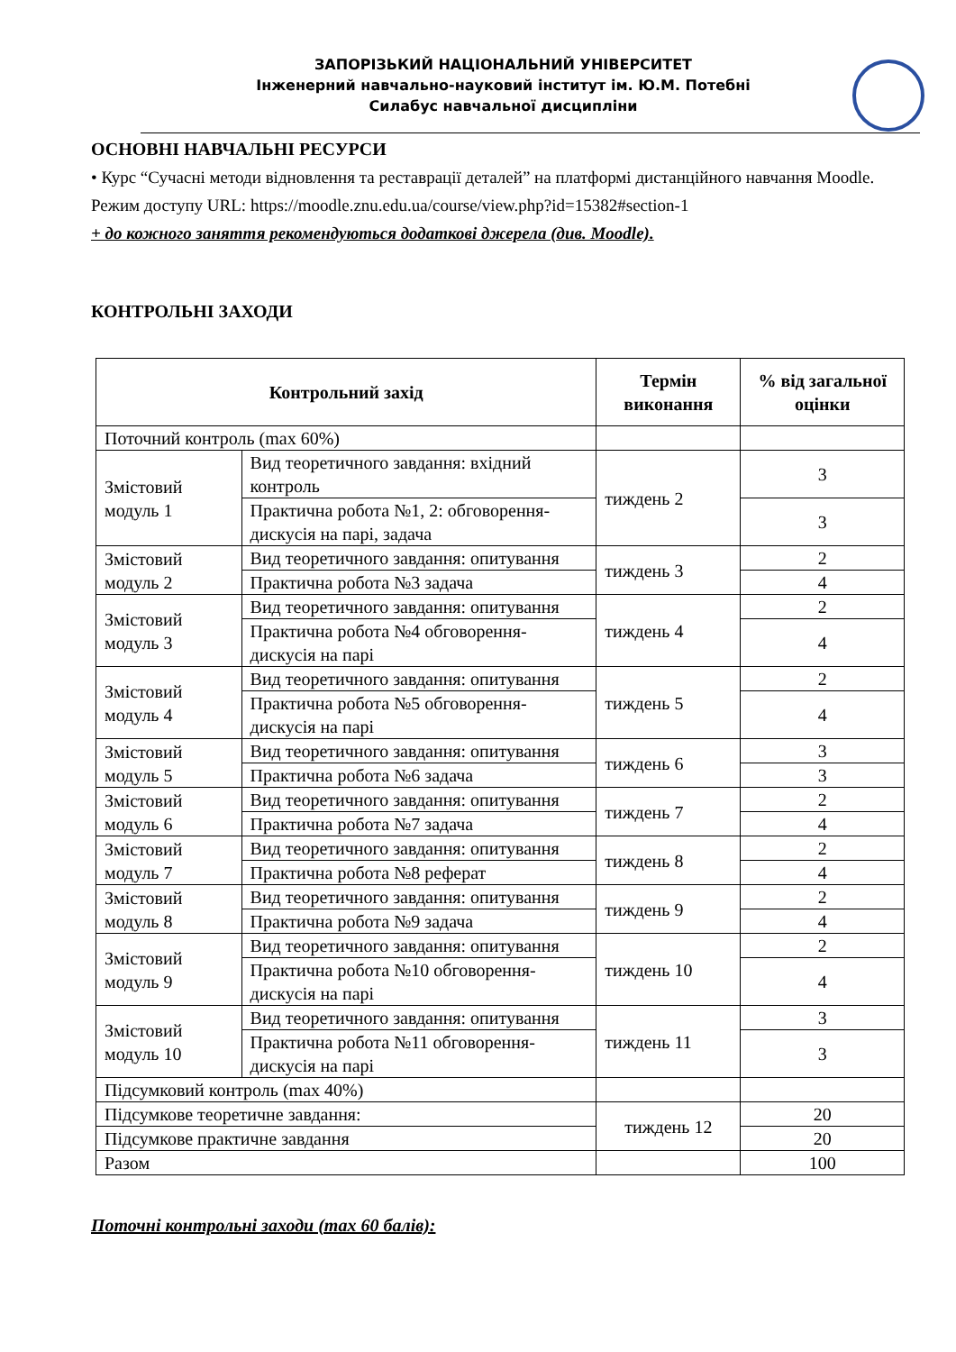ЗАПОРІЗЬКИЙ НАЦІОНАЛЬНИЙ УНІВЕРСИТЕТ
Інженерний навчально-науковий інститут ім. Ю.М. Потебні
Силабус навчальної дисципліни
ОСНОВНІ НАВЧАЛЬНІ РЕСУРСИ
• Курс “Сучасні методи відновлення та реставрації деталей” на платформі дистанційного навчання Moodle. Режим доступу URL: https://moodle.znu.edu.ua/course/view.php?id=15382#section-1
+ до кожного заняття рекомендуються додаткові джерела (див. Moodle).
КОНТРОЛЬНІ ЗАХОДИ
| Контрольний захід | | Термін виконання | % від загальної оцінки |
| --- | --- | --- | --- |
| Поточний контроль (max 60%) | | | |
| Змістовий модуль 1 | Вид теоретичного завдання: вхідний контроль | тиждень 2 | 3 |
| | Практична робота №1, 2: обговорення-дискусія на парі, задача | | 3 |
| Змістовий модуль 2 | Вид теоретичного завдання: опитування | тиждень 3 | 2 |
| | Практична робота №3 задача | | 4 |
| Змістовий модуль 3 | Вид теоретичного завдання: опитування | тиждень 4 | 2 |
| | Практична робота №4 обговорення-дискусія на парі | | 4 |
| Змістовий модуль 4 | Вид теоретичного завдання: опитування | тиждень 5 | 2 |
| | Практична робота №5 обговорення-дискусія на парі | | 4 |
| Змістовий модуль 5 | Вид теоретичного завдання: опитування | тиждень 6 | 3 |
| | Практична робота №6 задача | | 3 |
| Змістовий модуль 6 | Вид теоретичного завдання: опитування | тиждень 7 | 2 |
| | Практична робота №7 задача | | 4 |
| Змістовий модуль 7 | Вид теоретичного завдання: опитування | тиждень 8 | 2 |
| | Практична робота №8 реферат | | 4 |
| Змістовий модуль 8 | Вид теоретичного завдання: опитування | тиждень 9 | 2 |
| | Практична робота №9 задача | | 4 |
| Змістовий модуль 9 | Вид теоретичного завдання: опитування | тиждень 10 | 2 |
| | Практична робота №10 обговорення-дискусія на парі | | 4 |
| Змістовий модуль 10 | Вид теоретичного завдання: опитування | тиждень 11 | 3 |
| | Практична робота №11 обговорення-дискусія на парі | | 3 |
| Підсумковий контроль (max 40%) | | | |
| Підсумкове теоретичне завдання: | | тиждень 12 | 20 |
| Підсумкове практичне завдання | | | 20 |
| Разом | | | 100 |
Поточні контрольні заходи (max 60 балів):